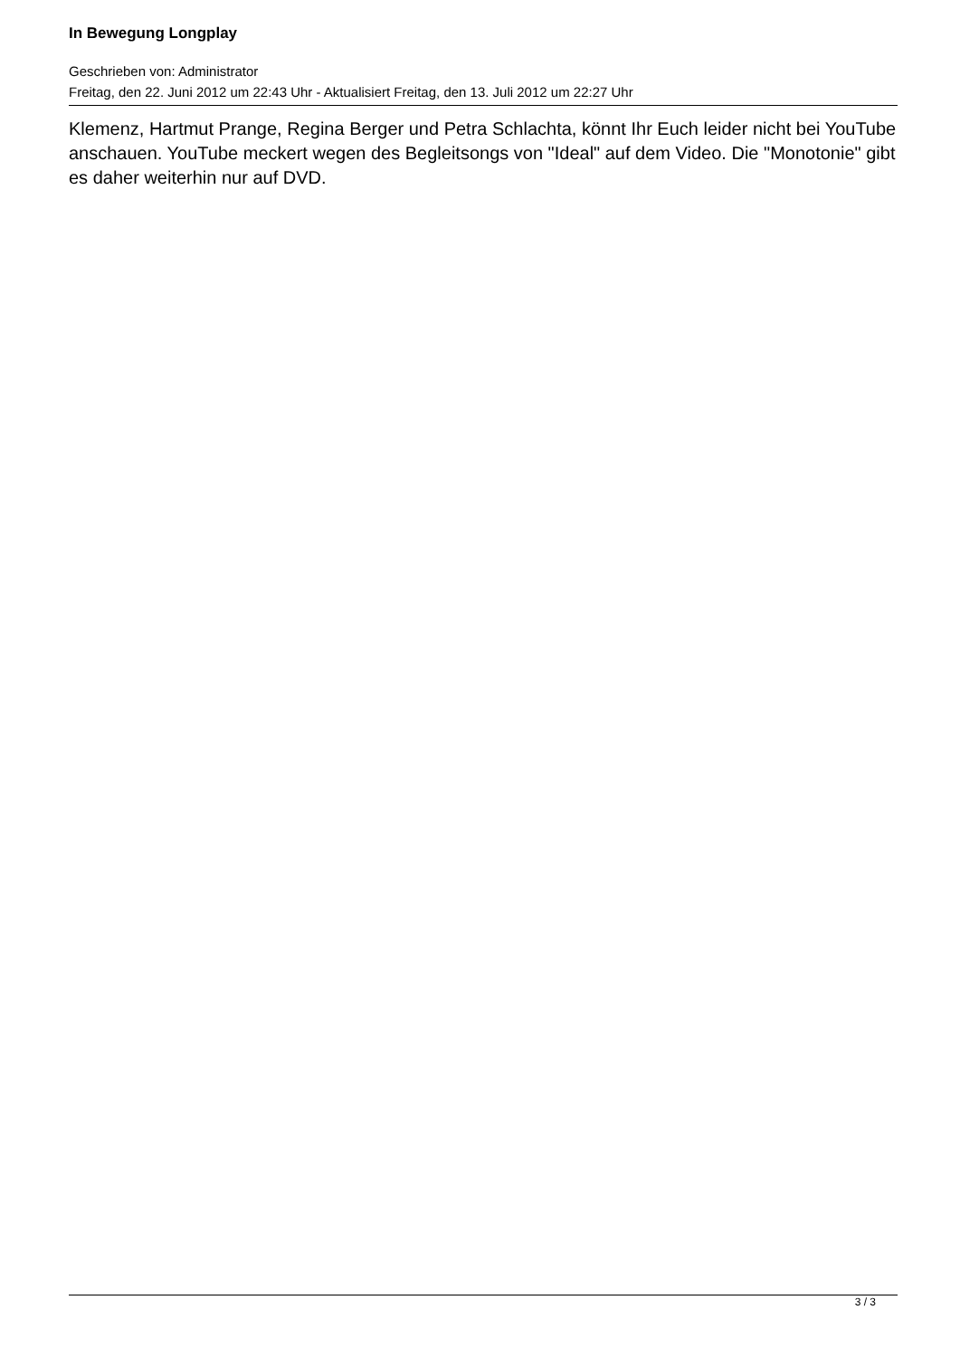In Bewegung Longplay
Geschrieben von: Administrator
Freitag, den 22. Juni 2012 um 22:43 Uhr - Aktualisiert Freitag, den 13. Juli 2012 um 22:27 Uhr
Klemenz, Hartmut Prange, Regina Berger und Petra Schlachta, könnt Ihr Euch leider nicht bei YouTube anschauen. YouTube meckert wegen des Begleitsongs von "Ideal" auf dem Video. Die "Monotonie" gibt es daher weiterhin nur auf DVD.
3 / 3